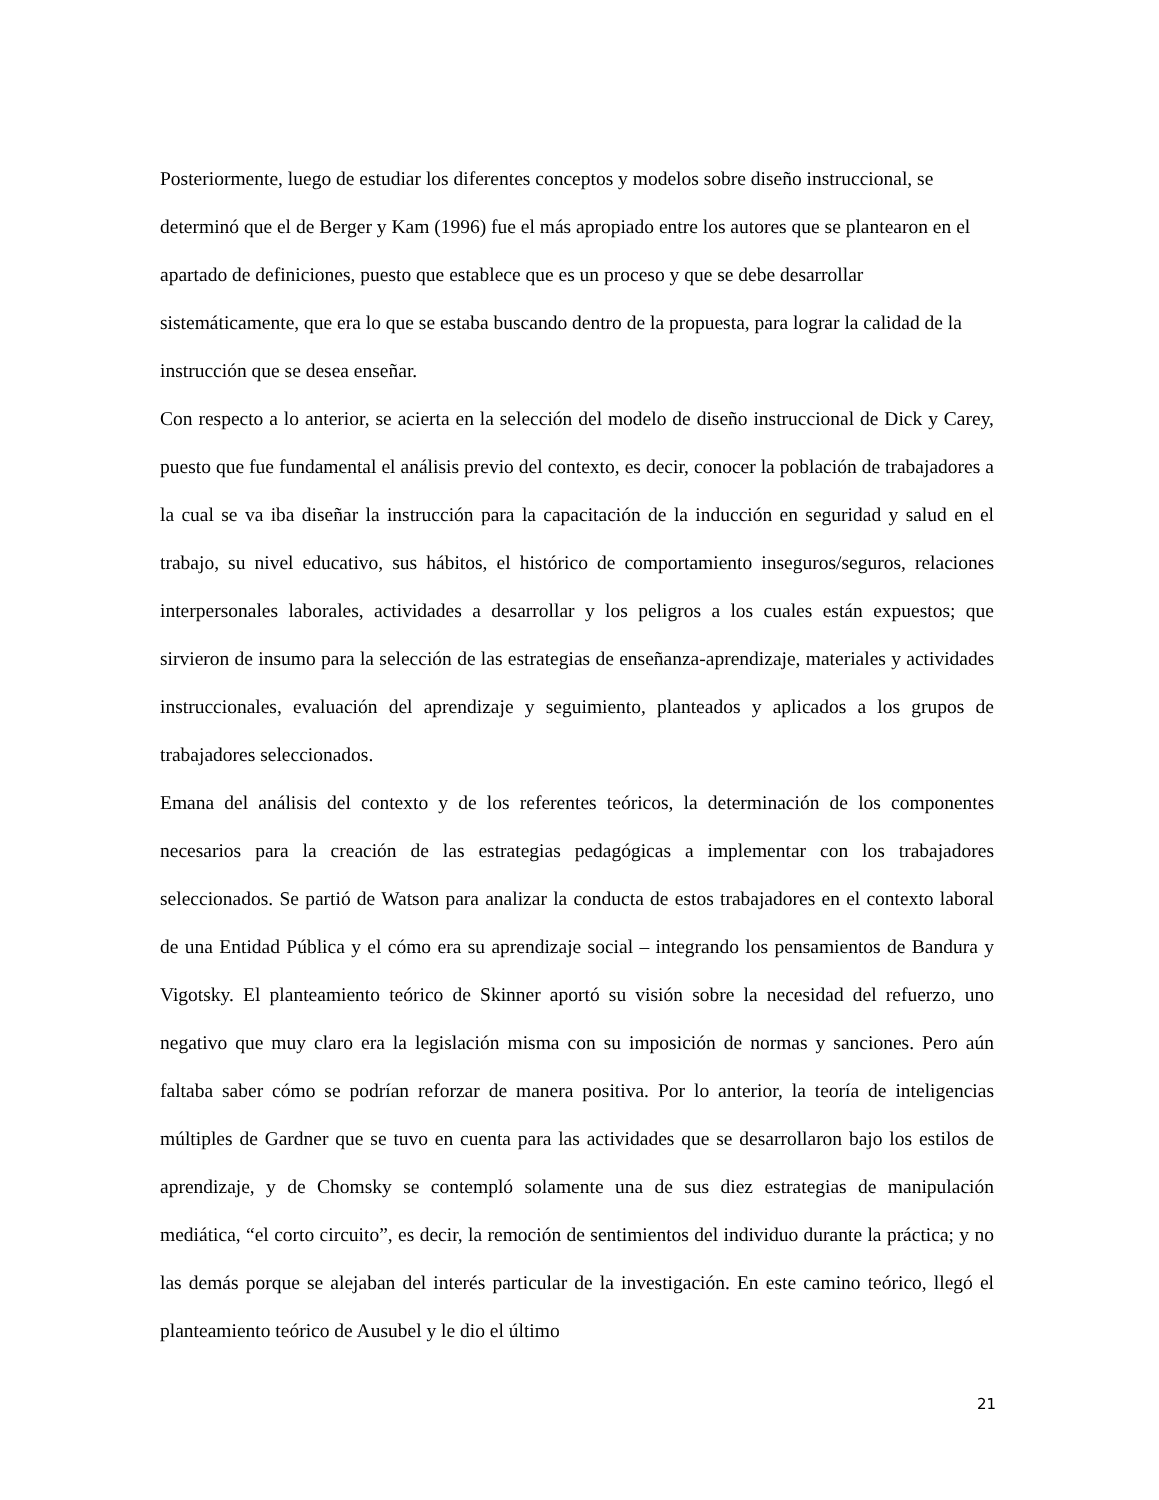Posteriormente, luego de estudiar los diferentes conceptos y modelos sobre diseño instruccional, se determinó que el de Berger y Kam (1996) fue el más apropiado entre los autores que se plantearon en el apartado de definiciones, puesto que establece que es un proceso y que se debe desarrollar sistemáticamente, que era lo que se estaba buscando dentro de la propuesta, para lograr la calidad de la instrucción que se desea enseñar.
Con respecto a lo anterior, se acierta en la selección del modelo de diseño instruccional de Dick y Carey, puesto que fue fundamental el análisis previo del contexto, es decir, conocer la población de trabajadores a la cual se va iba diseñar la instrucción para la capacitación de la inducción en seguridad y salud en el trabajo, su nivel educativo, sus hábitos, el histórico de comportamiento inseguros/seguros, relaciones interpersonales laborales, actividades a desarrollar y los peligros a los cuales están expuestos; que sirvieron de insumo para la selección de las estrategias de enseñanza-aprendizaje, materiales y actividades instruccionales, evaluación del aprendizaje y seguimiento, planteados y aplicados a los grupos de trabajadores seleccionados.
Emana del análisis del contexto y de los referentes teóricos, la determinación de los componentes necesarios para la creación de las estrategias pedagógicas a implementar con los trabajadores seleccionados. Se partió de Watson para analizar la conducta de estos trabajadores en el contexto laboral de una Entidad Pública y el cómo era su aprendizaje social – integrando los pensamientos de Bandura y Vigotsky. El planteamiento teórico de Skinner aportó su visión sobre la necesidad del refuerzo, uno negativo que muy claro era la legislación misma con su imposición de normas y sanciones. Pero aún faltaba saber cómo se podrían reforzar de manera positiva. Por lo anterior, la teoría de inteligencias múltiples de Gardner que se tuvo en cuenta para las actividades que se desarrollaron bajo los estilos de aprendizaje, y de Chomsky se contempló solamente una de sus diez estrategias de manipulación mediática, “el corto circuito”, es decir, la remoción de sentimientos del individuo durante la práctica; y no las demás porque se alejaban del interés particular de la investigación. En este camino teórico, llegó el planteamiento teórico de Ausubel y le dio el último
21